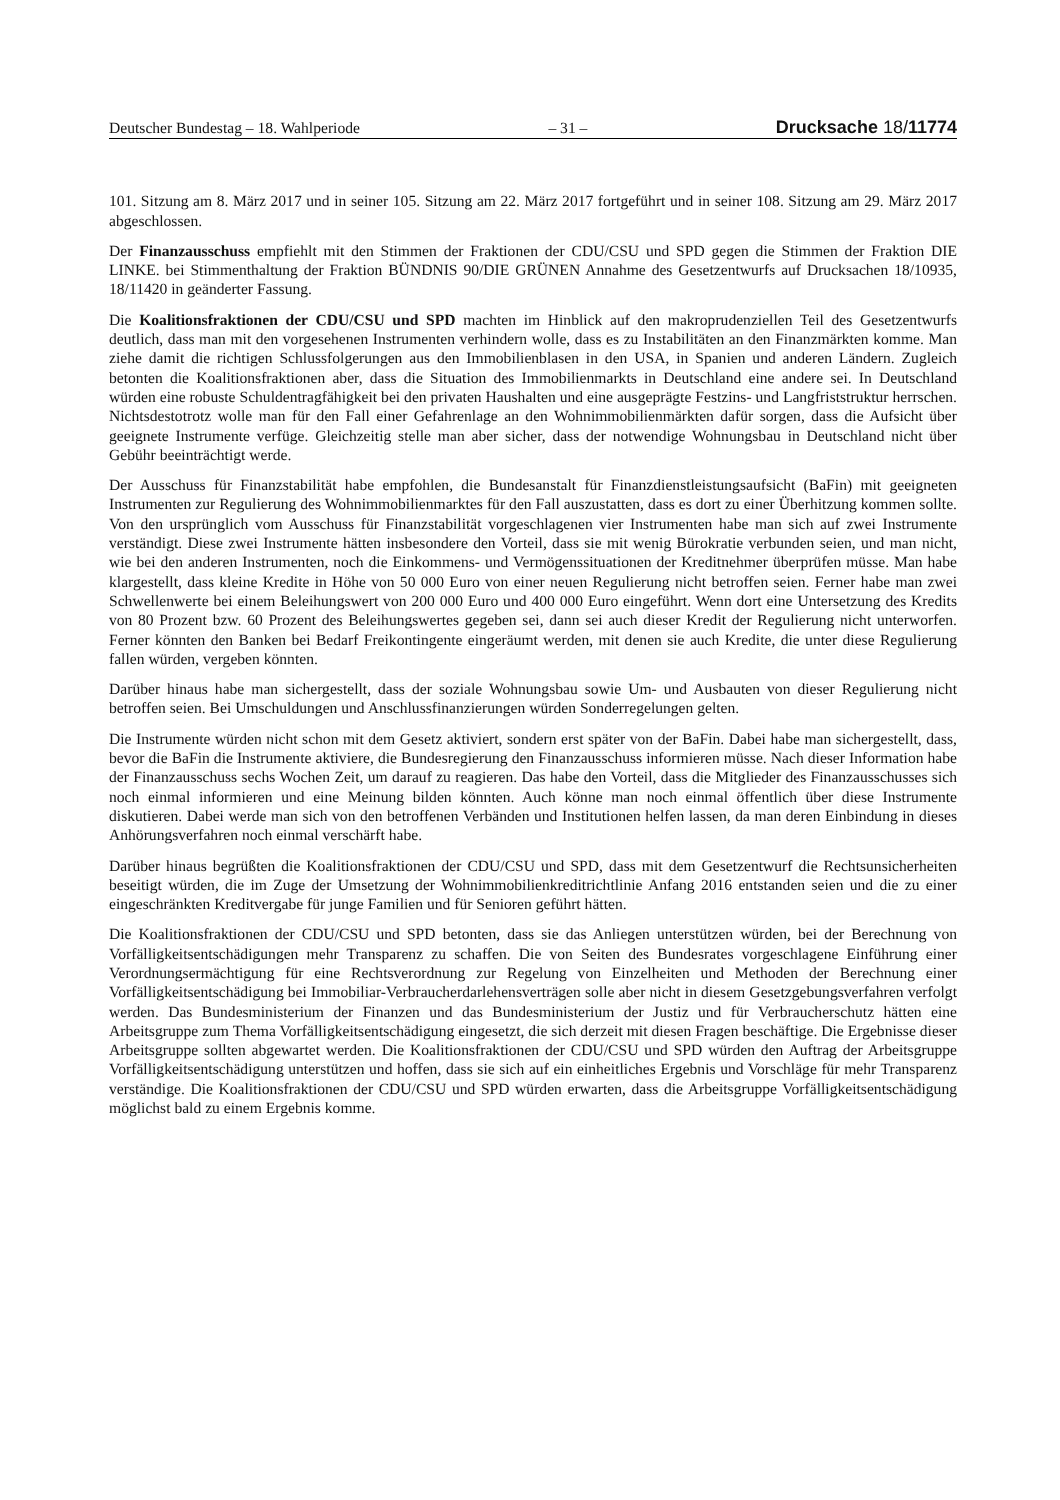Deutscher Bundestag – 18. Wahlperiode – 31 – Drucksache 18/11774
101. Sitzung am 8. März 2017 und in seiner 105. Sitzung am 22. März 2017 fortgeführt und in seiner 108. Sitzung am 29. März 2017 abgeschlossen.
Der Finanzausschuss empfiehlt mit den Stimmen der Fraktionen der CDU/CSU und SPD gegen die Stimmen der Fraktion DIE LINKE. bei Stimmenthaltung der Fraktion BÜNDNIS 90/DIE GRÜNEN Annahme des Gesetzentwurfs auf Drucksachen 18/10935, 18/11420 in geänderter Fassung.
Die Koalitionsfraktionen der CDU/CSU und SPD machten im Hinblick auf den makroprudenziellen Teil des Gesetzentwurfs deutlich, dass man mit den vorgesehenen Instrumenten verhindern wolle, dass es zu Instabilitäten an den Finanzmärkten komme. Man ziehe damit die richtigen Schlussfolgerungen aus den Immobilienblasen in den USA, in Spanien und anderen Ländern. Zugleich betonten die Koalitionsfraktionen aber, dass die Situation des Immobilienmarkts in Deutschland eine andere sei. In Deutschland würden eine robuste Schuldentragfähigkeit bei den privaten Haushalten und eine ausgeprägte Festzins- und Langfriststruktur herrschen. Nichtsdestotrotz wolle man für den Fall einer Gefahrenlage an den Wohnimmobilienmärkten dafür sorgen, dass die Aufsicht über geeignete Instrumente verfüge. Gleichzeitig stelle man aber sicher, dass der notwendige Wohnungsbau in Deutschland nicht über Gebühr beeinträchtigt werde.
Der Ausschuss für Finanzstabilität habe empfohlen, die Bundesanstalt für Finanzdienstleistungsaufsicht (BaFin) mit geeigneten Instrumenten zur Regulierung des Wohnimmobilienmarktes für den Fall auszustatten, dass es dort zu einer Überhitzung kommen sollte. Von den ursprünglich vom Ausschuss für Finanzstabilität vorgeschlagenen vier Instrumenten habe man sich auf zwei Instrumente verständigt. Diese zwei Instrumente hätten insbesondere den Vorteil, dass sie mit wenig Bürokratie verbunden seien, und man nicht, wie bei den anderen Instrumenten, noch die Einkommens- und Vermögenssituationen der Kreditnehmer überprüfen müsse. Man habe klargestellt, dass kleine Kredite in Höhe von 50 000 Euro von einer neuen Regulierung nicht betroffen seien. Ferner habe man zwei Schwellenwerte bei einem Beleihungswert von 200 000 Euro und 400 000 Euro eingeführt. Wenn dort eine Untersetzung des Kredits von 80 Prozent bzw. 60 Prozent des Beleihungswertes gegeben sei, dann sei auch dieser Kredit der Regulierung nicht unterworfen. Ferner könnten den Banken bei Bedarf Freikontingente eingeräumt werden, mit denen sie auch Kredite, die unter diese Regulierung fallen würden, vergeben könnten.
Darüber hinaus habe man sichergestellt, dass der soziale Wohnungsbau sowie Um- und Ausbauten von dieser Regulierung nicht betroffen seien. Bei Umschuldungen und Anschlussfinanzierungen würden Sonderregelungen gelten.
Die Instrumente würden nicht schon mit dem Gesetz aktiviert, sondern erst später von der BaFin. Dabei habe man sichergestellt, dass, bevor die BaFin die Instrumente aktiviere, die Bundesregierung den Finanzausschuss informieren müsse. Nach dieser Information habe der Finanzausschuss sechs Wochen Zeit, um darauf zu reagieren. Das habe den Vorteil, dass die Mitglieder des Finanzausschusses sich noch einmal informieren und eine Meinung bilden könnten. Auch könne man noch einmal öffentlich über diese Instrumente diskutieren. Dabei werde man sich von den betroffenen Verbänden und Institutionen helfen lassen, da man deren Einbindung in dieses Anhörungsverfahren noch einmal verschärft habe.
Darüber hinaus begrüßten die Koalitionsfraktionen der CDU/CSU und SPD, dass mit dem Gesetzentwurf die Rechtsunsicherheiten beseitigt würden, die im Zuge der Umsetzung der Wohnimmobilienkreditrichtlinie Anfang 2016 entstanden seien und die zu einer eingeschränkten Kreditvergabe für junge Familien und für Senioren geführt hätten.
Die Koalitionsfraktionen der CDU/CSU und SPD betonten, dass sie das Anliegen unterstützen würden, bei der Berechnung von Vorfälligkeitsentschädigungen mehr Transparenz zu schaffen. Die von Seiten des Bundesrates vorgeschlagene Einführung einer Verordnungsermächtigung für eine Rechtsverordnung zur Regelung von Einzelheiten und Methoden der Berechnung einer Vorfälligkeitsentschädigung bei Immobiliar-Verbraucherdarlehensverträgen solle aber nicht in diesem Gesetzgebungsverfahren verfolgt werden. Das Bundesministerium der Finanzen und das Bundesministerium der Justiz und für Verbraucherschutz hätten eine Arbeitsgruppe zum Thema Vorfälligkeitsentschädigung eingesetzt, die sich derzeit mit diesen Fragen beschäftige. Die Ergebnisse dieser Arbeitsgruppe sollten abgewartet werden. Die Koalitionsfraktionen der CDU/CSU und SPD würden den Auftrag der Arbeitsgruppe Vorfälligkeitsentschädigung unterstützen und hoffen, dass sie sich auf ein einheitliches Ergebnis und Vorschläge für mehr Transparenz verständige. Die Koalitionsfraktionen der CDU/CSU und SPD würden erwarten, dass die Arbeitsgruppe Vorfälligkeitsentschädigung möglichst bald zu einem Ergebnis komme.